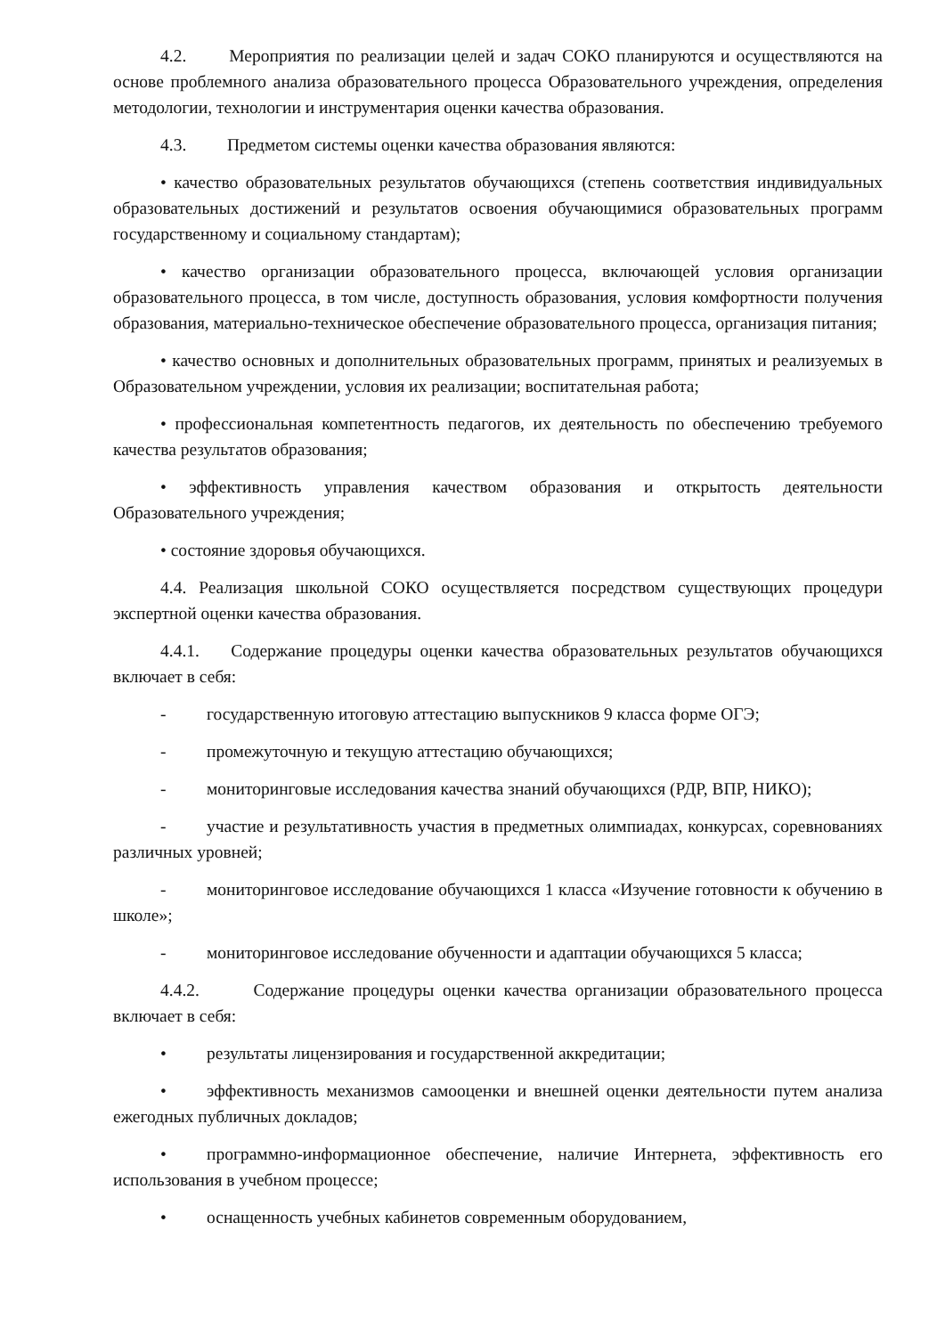4.2. Мероприятия по реализации целей и задач СОКО планируются и осуществляются на основе проблемного анализа образовательного процесса Образовательного учреждения, определения методологии, технологии и инструментария оценки качества образования.
4.3. Предметом системы оценки качества образования являются:
• качество образовательных результатов обучающихся (степень соответствия индивидуальных образовательных достижений и результатов освоения обучающимися образовательных программ государственному и социальному стандартам);
• качество организации образовательного процесса, включающей условия организации образовательного процесса, в том числе, доступность образования, условия комфортности получения образования, материально-техническое обеспечение образовательного процесса, организация питания;
• качество основных и дополнительных образовательных программ, принятых и реализуемых в Образовательном учреждении, условия их реализации; воспитательная работа;
• профессиональная компетентность педагогов, их деятельность по обеспечению требуемого качества результатов образования;
• эффективность управления качеством образования и открытость деятельности Образовательного учреждения;
• состояние здоровья обучающихся.
4.4. Реализация школьной СОКО осуществляется посредством существующих процедури экспертной оценки качества образования.
4.4.1. Содержание процедуры оценки качества образовательных результатов обучающихся включает в себя:
- государственную итоговую аттестацию выпускников 9 класса форме ОГЭ;
- промежуточную и текущую аттестацию обучающихся;
- мониторинговые исследования качества знаний обучающихся (РДР, ВПР, НИКО);
- участие и результативность участия в предметных олимпиадах, конкурсах, соревнованиях различных уровней;
- мониторинговое исследование обучающихся 1 класса «Изучение готовности к обучению в школе»;
- мониторинговое исследование обученности и адаптации обучающихся 5 класса;
4.4.2. Содержание процедуры оценки качества организации образовательного процесса включает в себя:
• результаты лицензирования и государственной аккредитации;
• эффективность механизмов самооценки и внешней оценки деятельности путем анализа ежегодных публичных докладов;
• программно-информационное обеспечение, наличие Интернета, эффективность его использования в учебном процессе;
• оснащенность учебных кабинетов современным оборудованием,